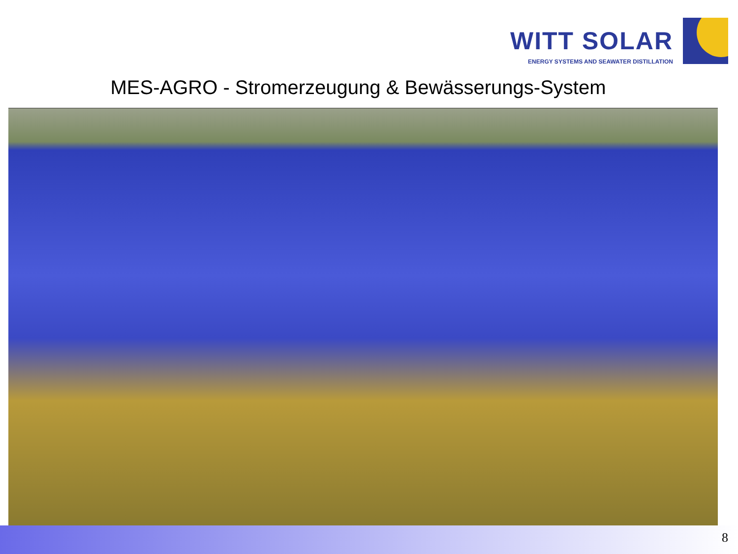WITT SOLAR
ENERGY SYSTEMS AND SEAWATER DISTILLATION
MES-AGRO - Stromerzeugung & Bewässerungs-System
8